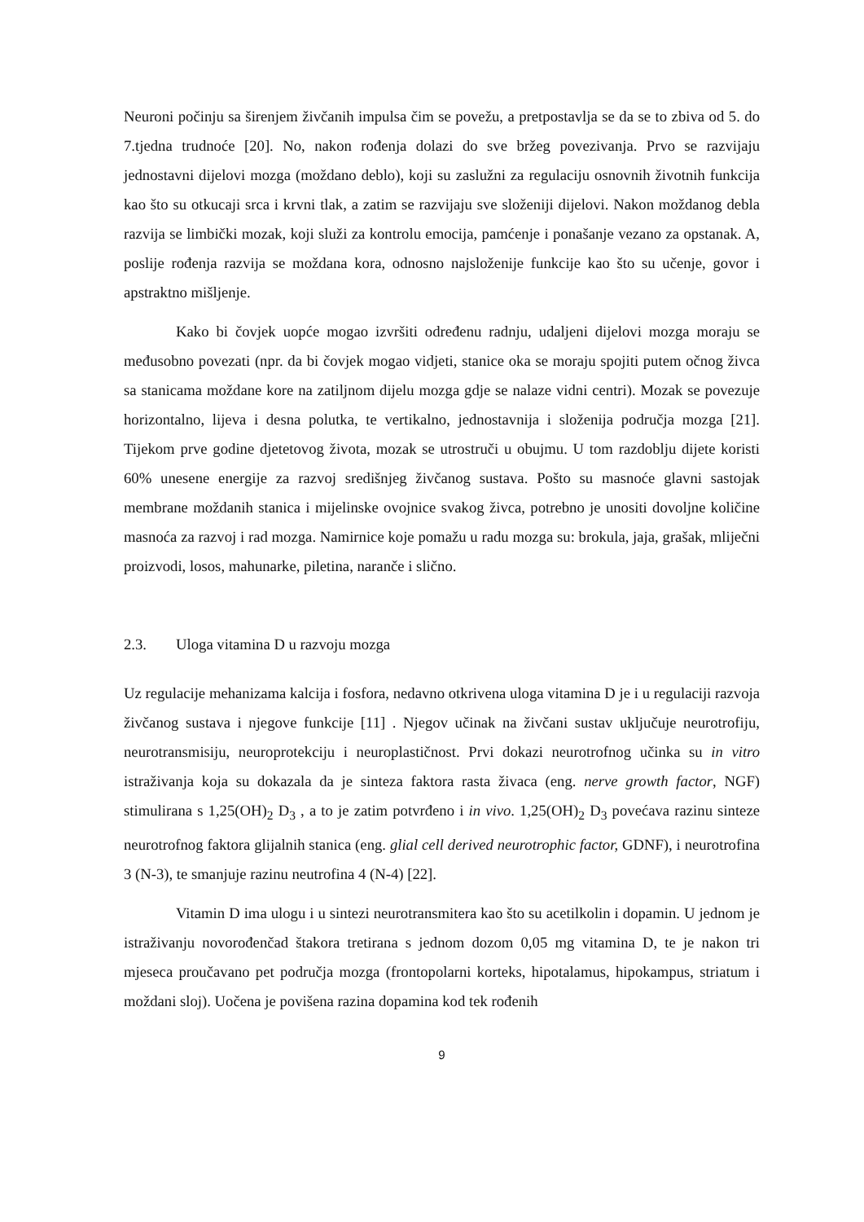Neuroni počinju sa širenjem živčanih impulsa čim se povežu, a pretpostavlja se da se to zbiva od 5. do 7.tjedna trudnoće [20]. No, nakon rođenja dolazi do sve bržeg povezivanja. Prvo se razvijaju jednostavni dijelovi mozga (moždano deblo), koji su zaslužni za regulaciju osnovnih životnih funkcija kao što su otkucaji srca i krvni tlak, a zatim se razvijaju sve složeniji dijelovi. Nakon moždanog debla razvija se limbički mozak, koji služi za kontrolu emocija, pamćenje i ponašanje vezano za opstanak. A, poslije rođenja razvija se moždana kora, odnosno najsloženije funkcije kao što su učenje, govor i apstraktno mišljenje.
Kako bi čovjek uopće mogao izvršiti određenu radnju, udaljeni dijelovi mozga moraju se međusobno povezati (npr. da bi čovjek mogao vidjeti, stanice oka se moraju spojiti putem očnog živca sa stanicama moždane kore na zatiljnom dijelu mozga gdje se nalaze vidni centri). Mozak se povezuje horizontalno, lijeva i desna polutka, te vertikalno, jednostavnija i složenija područja mozga [21]. Tijekom prve godine djetetovog života, mozak se utrostruči u obujmu. U tom razdoblju dijete koristi 60% unesene energije za razvoj središnjeg živčanog sustava. Pošto su masnoće glavni sastojak membrane moždanih stanica i mijelinske ovojnice svakog živca, potrebno je unositi dovoljne količine masnoća za razvoj i rad mozga. Namirnice koje pomažu u radu mozga su: brokula, jaja, grašak, mliječni proizvodi, losos, mahunarke, piletina, naranče i slično.
2.3. Uloga vitamina D u razvoju mozga
Uz regulacije mehanizama kalcija i fosfora, nedavno otkrivena uloga vitamina D je i u regulaciji razvoja živčanog sustava i njegove funkcije [11] . Njegov učinak na živčani sustav uključuje neurotrofiju, neurotransmisiju, neuroprotekciju i neuroplastičnost. Prvi dokazi neurotrofnog učinka su in vitro istraživanja koja su dokazala da je sinteza faktora rasta živaca (eng. nerve growth factor, NGF) stimulirana s 1,25(OH)<sub>2</sub> D<sub>3</sub> , a to je zatim potvrđeno i in vivo. 1,25(OH)<sub>2</sub> D<sub>3</sub> povećava razinu sinteze neurotrofnog faktora glijalnih stanica (eng. glial cell derived neurotrophic factor, GDNF), i neurotrofina 3 (N-3), te smanjuje razinu neutrofina 4 (N-4) [22].
Vitamin D ima ulogu i u sintezi neurotransmitera kao što su acetilkolin i dopamin. U jednom je istraživanju novorođenčad štakora tretirana s jednom dozom 0,05 mg vitamina D, te je nakon tri mjeseca proučavano pet područja mozga (frontopolarni korteks, hipotalamus, hipokampus, striatum i moždani sloj). Uočena je povišena razina dopamina kod tek rođenih
9